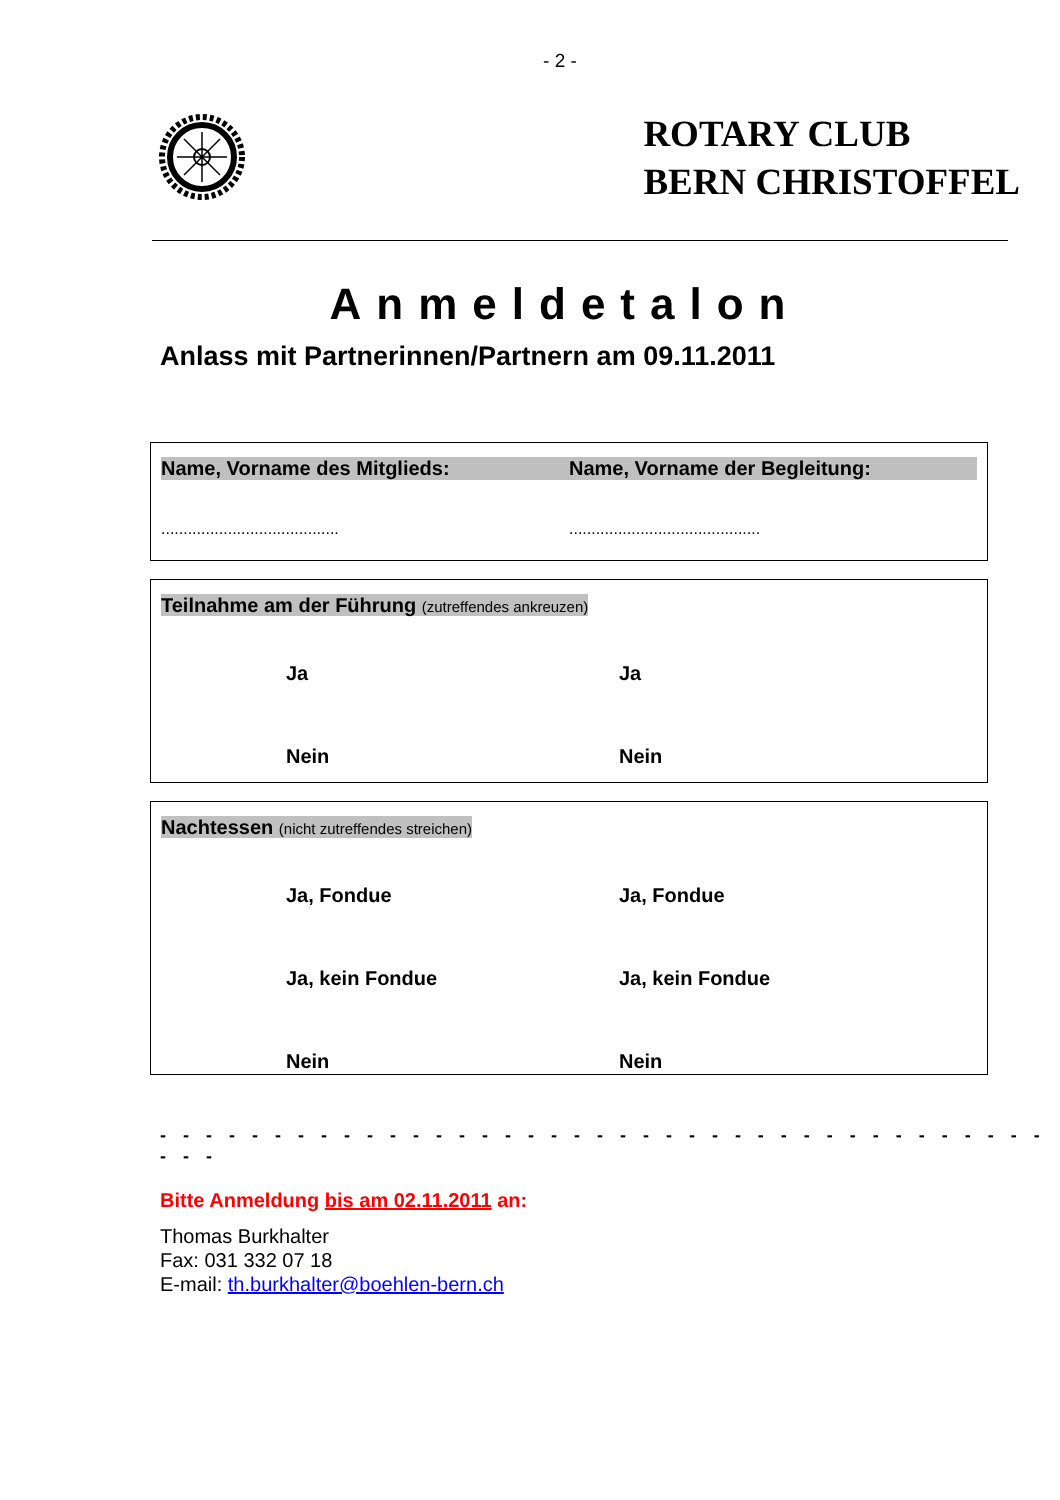- 2 -
ROTARY CLUB
BERN CHRISTOFFEL
Anmeldetalon
Anlass mit Partnerinnen/Partnern am 09.11.2011
Name, Vorname des Mitglieds: Name, Vorname der Begleitung:
........................................
...........................................
Teilnahme am der Führung (zutreffendes ankreuzen)
Ja Ja
Nein Nein
Nachtessen (nicht zutreffendes streichen)
Ja, Fondue Ja, Fondue
Ja, kein Fondue Ja, kein Fondue
Nein Nein
- - - - - - - - - - - - - - - - - - - - - - - - - - - - - - - - - - - - - - - - - -
Bitte Anmeldung bis am 02.11.2011 an:
Thomas Burkhalter
Fax: 031 332 07 18
E-mail: th.burkhalter@boehlen-bern.ch